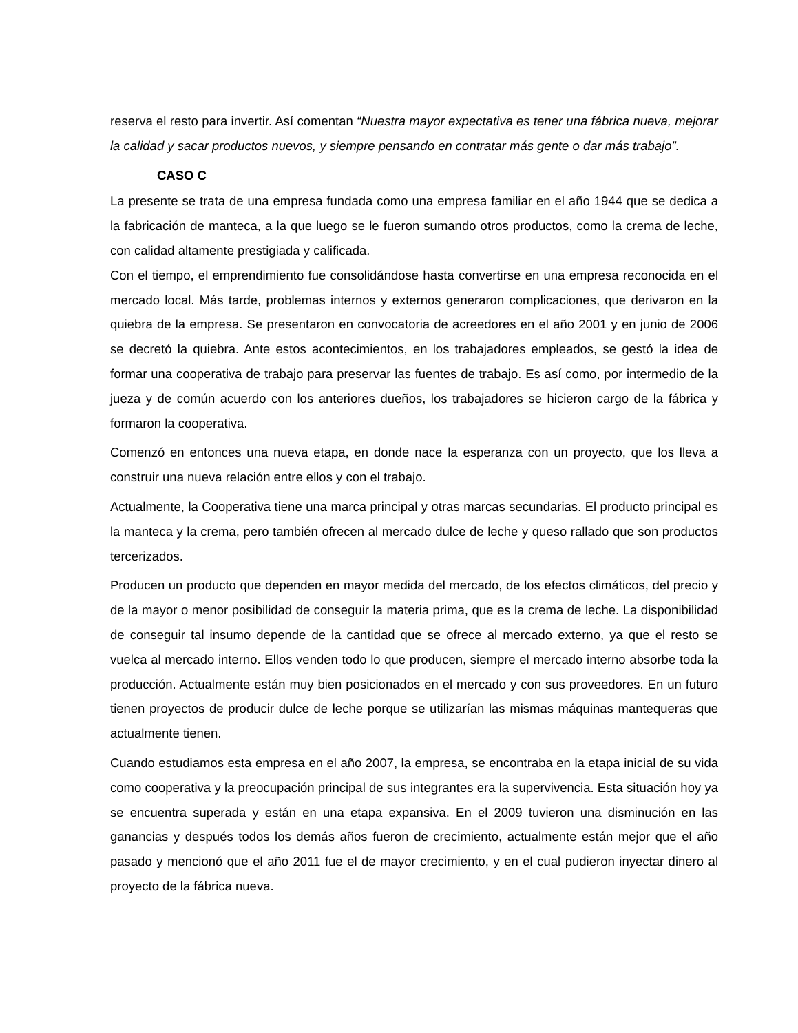reserva el resto para invertir. Así comentan “Nuestra mayor expectativa es tener una fábrica nueva, mejorar la calidad y sacar productos nuevos, y siempre pensando en contratar más gente o dar más trabajo”.
CASO C
La presente se trata de una empresa fundada como una empresa familiar en el año 1944 que se dedica a la fabricación de manteca, a la que luego se le fueron sumando otros productos, como la crema de leche, con calidad altamente prestigiada y calificada.
Con el tiempo, el emprendimiento fue consolidándose hasta convertirse en una empresa reconocida en el mercado local. Más tarde, problemas internos y externos generaron complicaciones, que derivaron en la quiebra de la empresa. Se presentaron en convocatoria de acreedores en el año 2001 y en junio de 2006 se decretó la quiebra. Ante estos acontecimientos, en los trabajadores empleados, se gestó la idea de formar una cooperativa de trabajo para preservar las fuentes de trabajo. Es así como, por intermedio de la jueza y de común acuerdo con los anteriores dueños, los trabajadores se hicieron cargo de la fábrica y formaron la cooperativa.
Comenzó en entonces una nueva etapa, en donde nace la esperanza con un proyecto, que los lleva a construir una nueva relación entre ellos y con el trabajo.
Actualmente, la Cooperativa tiene una marca principal y otras marcas secundarias. El producto principal es la manteca y la crema, pero también ofrecen al mercado dulce de leche y queso rallado que son productos tercerizados.
Producen un producto que dependen en mayor medida del mercado, de los efectos climáticos, del precio y de la mayor o menor posibilidad de conseguir la materia prima, que es la crema de leche. La disponibilidad de conseguir tal insumo depende de la cantidad que se ofrece al mercado externo, ya que el resto se vuelca al mercado interno. Ellos venden todo lo que producen, siempre el mercado interno absorbe toda la producción. Actualmente están muy bien posicionados en el mercado y con sus proveedores. En un futuro tienen proyectos de producir dulce de leche porque se utilizarían las mismas máquinas mantequeras que actualmente tienen.
Cuando estudiamos esta empresa en el año 2007, la empresa, se encontraba en la etapa inicial de su vida como cooperativa y la preocupación principal de sus integrantes era la supervivencia. Esta situación hoy ya se encuentra superada y están en una etapa expansiva. En el 2009 tuvieron una disminución en las ganancias y después todos los demás años fueron de crecimiento, actualmente están mejor que el año pasado y mencionó que el año 2011 fue el de mayor crecimiento, y en el cual pudieron inyectar dinero al proyecto de la fábrica nueva.